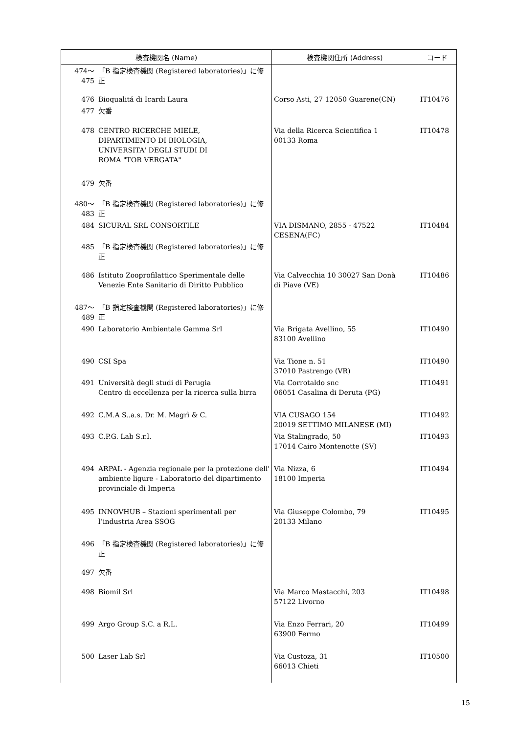| 検査機関名 (Name) | | 検査機関住所 (Address) | コード |
| --- | --- | --- | --- |
| 474～475 | 「B 指定検査機関 (Registered laboratories)」に修正 | | |
| 476 | Bioqualitá di Icardi Laura | Corso Asti, 27 12050 Guarene(CN) | IT10476 |
| 477 | 欠番 | | |
| 478 | CENTRO RICERCHE MIELE, DIPARTIMENTO DI BIOLOGIA, UNIVERSITA' DEGLI STUDI DI ROMA "TOR VERGATA" | Via della Ricerca Scientifica 1 00133 Roma | IT10478 |
| 479 | 欠番 | | |
| 480～483 | 「B 指定検査機関 (Registered laboratories)」に修正 | | |
| 484 | SICURAL SRL CONSORTILE | VIA DISMANO, 2855 - 47522 CESENA(FC) | IT10484 |
| 485 | 「B 指定検査機関 (Registered laboratories)」に修正 | | |
| 486 | Istituto Zooprofilattico Sperimentale delle Venezie Ente Sanitario di Diritto Pubblico | Via Calvecchia 10 30027 San Donà di Piave (VE) | IT10486 |
| 487～489 | 「B 指定検査機関 (Registered laboratories)」に修正 | | |
| 490 | Laboratorio Ambientale Gamma Srl | Via Brigata Avellino, 55 83100 Avellino | IT10490 |
| 490 | CSI Spa | Via Tione n. 51 37010 Pastrengo (VR) | IT10490 |
| 491 | Università degli studi di Perugia Centro di eccellenza per la ricerca sulla birra | Via Corrotaldo snc 06051 Casalina di Deruta (PG) | IT10491 |
| 492 | C.M.A S..a.s. Dr. M. Magrì & C. | VIA CUSAGO 154 20019 SETTIMO MILANESE (MI) | IT10492 |
| 493 | C.P.G. Lab S.r.l. | Via Stalingrado, 50 17014 Cairo Montenotte (SV) | IT10493 |
| 494 | ARPAL - Agenzia regionale per la protezione dell' ambiente ligure - Laboratorio del dipartimento provinciale di Imperia | Via Nizza, 6 18100 Imperia | IT10494 |
| 495 | INNOVHUB – Stazioni sperimentali per l’industria Area SSOG | Via Giuseppe Colombo, 79 20133 Milano | IT10495 |
| 496 | 「B 指定検査機関 (Registered laboratories)」に修正 | | |
| 497 | 欠番 | | |
| 498 | Biomil Srl | Via Marco Mastacchi, 203 57122 Livorno | IT10498 |
| 499 | Argo Group S.C. a R.L. | Via Enzo Ferrari, 20 63900 Fermo | IT10499 |
| 500 | Laser Lab Srl | Via Custoza, 31 66013 Chieti | IT10500 |
15